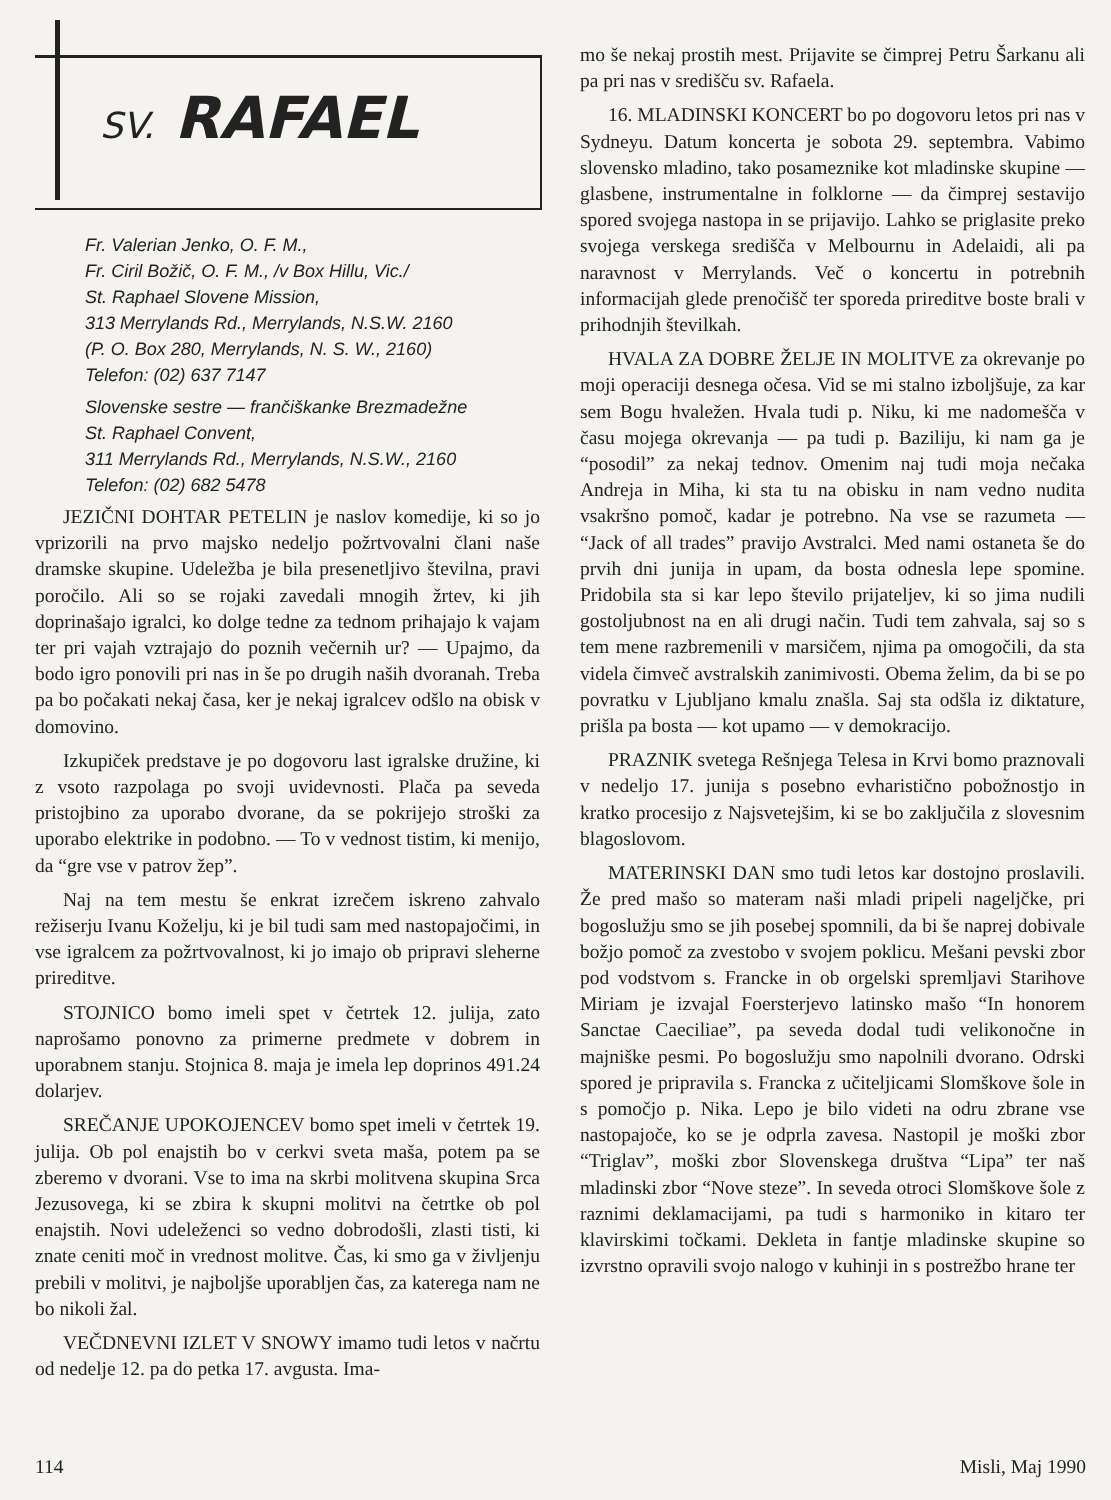SV. RAFAEL
Fr. Valerian Jenko, O. F. M.,
Fr. Ciril Božič, O. F. M., /v Box Hillu, Vic./
St. Raphael Slovene Mission,
313 Merrylands Rd., Merrylands, N.S.W. 2160
(P. O. Box 280, Merrylands, N. S. W., 2160)
Telefon: (02) 637 7147
Slovenske sestre — frančiškanke Brezmadežne
St. Raphael Convent,
311 Merrylands Rd., Merrylands, N.S.W., 2160
Telefon: (02) 682 5478
JEZIČNI DOHTAR PETELIN je naslov komedije, ki so jo vprizorili na prvo majsko nedeljo požrtvovalni člani naše dramske skupine. Udeležba je bila presenetljivo številna, pravi poročilo. Ali so se rojaki zavedali mnogih žrtev, ki jih doprinašajo igralci, ko dolge tedne za tednom prihajajo k vajam ter pri vajah vztrajajo do poznih večernih ur? — Upajmo, da bodo igro ponovili pri nas in še po drugih naših dvoranah. Treba pa bo počakati nekaj časa, ker je nekaj igralcev odšlo na obisk v domovino.
Izkupiček predstave je po dogovoru last igralske družine, ki z vsoto razpolaga po svoji uvidevnosti. Plača pa seveda pristojbino za uporabo dvorane, da se pokrijejo stroški za uporabo elektrike in podobno. — To v vednost tistim, ki menijo, da “gre vse v patrov žep”.
Naj na tem mestu še enkrat izrečem iskreno zahvalo režiserju Ivanu Koželju, ki je bil tudi sam med nastopajočimi, in vse igralcem za požrtvovalnost, ki jo imajo ob pripravi sleherne prireditve.
STOJNICO bomo imeli spet v četrtek 12. julija, zato naprošamo ponovno za primerne predmete v dobrem in uporabnem stanju. Stojnica 8. maja je imela lep doprinos 491.24 dolarjev.
SREČANJE UPOKOJENCEV bomo spet imeli v četrtek 19. julija. Ob pol enajstih bo v cerkvi sveta maša, potem pa se zberemo v dvorani. Vse to ima na skrbi molitvena skupina Srca Jezusovega, ki se zbira k skupni molitvi na četrtke ob pol enajstih. Novi udeleženci so vedno dobrodošli, zlasti tisti, ki znate ceniti moč in vrednost molitve. Čas, ki smo ga v življenju prebili v molitvi, je najboljše uporabljen čas, za katerega nam ne bo nikoli žal.
VEČDNEVNI IZLET V SNOWY imamo tudi letos v načrtu od nedelje 12. pa do petka 17. avgusta. Ima-
mo še nekaj prostih mest. Prijavite se čimprej Petru Šarkanu ali pa pri nas v središču sv. Rafaela.
16. MLADINSKI KONCERT bo po dogovoru letos pri nas v Sydneyu. Datum koncerta je sobota 29. septembra. Vabimo slovensko mladino, tako posameznike kot mladinske skupine — glasbene, instrumentalne in folklorne — da čimprej sestavijo spored svojega nastopa in se prijavijo. Lahko se priglasite preko svojega verskega središča v Melbournu in Adelaidi, ali pa naravnost v Merrylands. Več o koncertu in potrebnih informacijah glede prenočišč ter sporeda prireditve boste brali v prihodnjih številkah.
HVALA ZA DOBRE ŽELJE IN MOLITVE za okrevanje po moji operaciji desnega očesa. Vid se mi stalno izboljšuje, za kar sem Bogu hvaležen. Hvala tudi p. Niku, ki me nadomešča v času mojega okrevanja — pa tudi p. Baziliju, ki nam ga je “posodil” za nekaj tednov. Omenim naj tudi moja nečaka Andreja in Miha, ki sta tu na obisku in nam vedno nudita vsakršno pomoč, kadar je potrebno. Na vse se razumeta — “Jack of all trades” pravijo Avstralci. Med nami ostaneta še do prvih dni junija in upam, da bosta odnesla lepe spomine. Pridobila sta si kar lepo število prijateljev, ki so jima nudili gostoljubnost na en ali drugi način. Tudi tem zahvala, saj so s tem mene razbremenili v marsičem, njima pa omogočili, da sta videla čimveč avstralskih zanimivosti. Obema želim, da bi se po povratku v Ljubljano kmalu znašla. Saj sta odšla iz diktature, prišla pa bosta — kot upamo — v demokracijo.
PRAZNIK svetega Rešnjega Telesa in Krvi bomo praznovali v nedeljo 17. junija s posebno evharistično pobožnostjo in kratko procesijo z Najsvetejšim, ki se bo zaključila z slovesnim blagoslovom.
MATERINSKI DAN smo tudi letos kar dostojno proslavili. Že pred mašo so materam naši mladi pripeli nageljčke, pri bogoslužju smo se jih posebej spomnili, da bi še naprej dobivale božjo pomoč za zvestobo v svojem poklicu. Mešani pevski zbor pod vodstvom s. Francke in ob orgelski spremljavi Starihove Miriam je izvajal Foersterjevo latinsko mašo “In honorem Sanctae Caeciliae”, pa seveda dodal tudi velikonočne in majniške pesmi. Po bogoslužju smo napolnili dvorano. Odrski spored je pripravila s. Francka z učiteljicami Slomškove šole in s pomočjo p. Nika. Lepo je bilo videti na odru zbrane vse nastopajoče, ko se je odprla zavesa. Nastopil je moški zbor “Triglav”, moški zbor Slovenskega društva “Lipa” ter naš mladinski zbor “Nove steze”. In seveda otroci Slomškove šole z raznimi deklamacijami, pa tudi s harmoniko in kitaro ter klavirskimi točkami. Dekleta in fantje mladinske skupine so izvrstno opravili svojo nalogo v kuhinji in s postrežbo hrane ter
114 Misli, Maj 1990